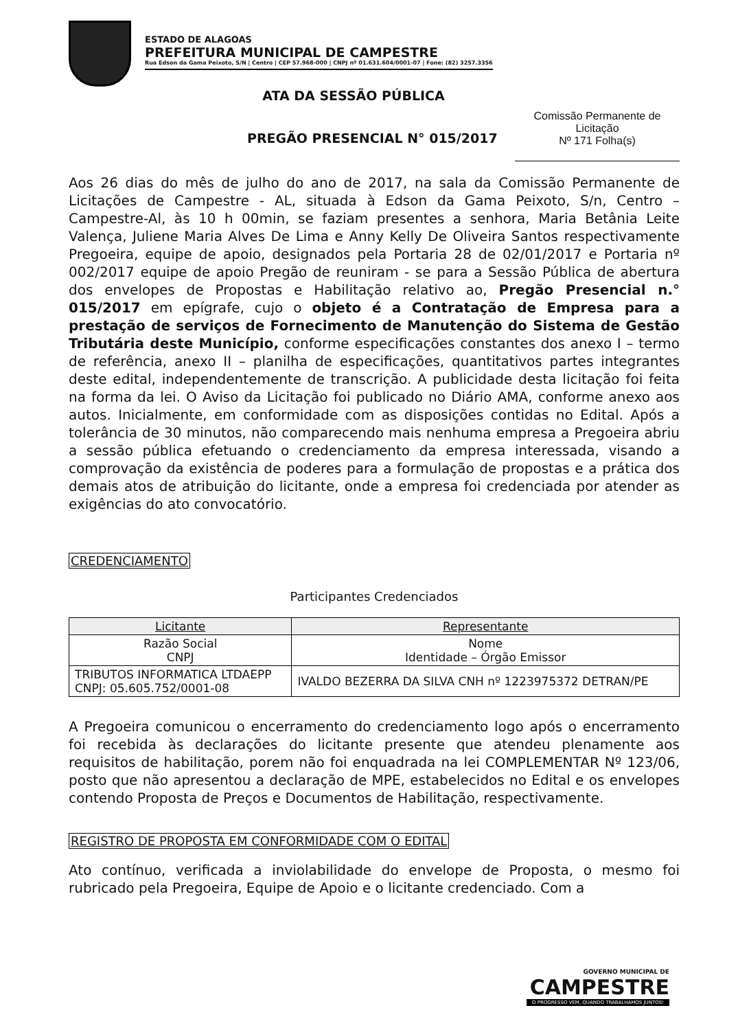ESTADO DE ALAGOAS
PREFEITURA MUNICIPAL DE CAMPESTRE
Rua Edson da Gama Peixoto, S/N | Centro | CEP 57.968-000 | CNPJ nº 01.631.604/0001-07 | Fone: (82) 3257.3356
ATA DA SESSÃO PÚBLICA
PREGÃO PRESENCIAL N° 015/2017
Comissão Permanente de Licitação
Nº 171 Folha(s)
Aos 26 dias do mês de julho do ano de 2017, na sala da Comissão Permanente de Licitações de Campestre - AL, situada à Edson da Gama Peixoto, S/n, Centro – Campestre-Al, às 10 h 00min, se faziam presentes a senhora, Maria Betânia Leite Valença, Juliene Maria Alves De Lima e Anny Kelly De Oliveira Santos respectivamente Pregoeira, equipe de apoio, designados pela Portaria 28 de 02/01/2017 e Portaria nº 002/2017 equipe de apoio Pregão de reuniram - se para a Sessão Pública de abertura dos envelopes de Propostas e Habilitação relativo ao, Pregão Presencial n.° 015/2017 em epígrafe, cujo o objeto é a Contratação de Empresa para a prestação de serviços de Fornecimento de Manutenção do Sistema de Gestão Tributária deste Município, conforme especificações constantes dos anexo I – termo de referência, anexo II – planilha de especificações, quantitativos partes integrantes deste edital, independentemente de transcrição. A publicidade desta licitação foi feita na forma da lei. O Aviso da Licitação foi publicado no Diário AMA, conforme anexo aos autos. Inicialmente, em conformidade com as disposições contidas no Edital. Após a tolerância de 30 minutos, não comparecendo mais nenhuma empresa a Pregoeira abriu a sessão pública efetuando o credenciamento da empresa interessada, visando a comprovação da existência de poderes para a formulação de propostas e a prática dos demais atos de atribuição do licitante, onde a empresa foi credenciada por atender as exigências do ato convocatório.
CREDENCIAMENTO
Participantes Credenciados
| Licitante | Representante |
| --- | --- |
| Razão Social CNPJ | Nome Identidade – Órgão Emissor |
| TRIBUTOS INFORMATICA LTDAEPP CNPJ: 05.605.752/0001-08 | IVALDO BEZERRA DA SILVA CNH nº 1223975372 DETRAN/PE |
A Pregoeira comunicou o encerramento do credenciamento logo após o encerramento foi recebida às declarações do licitante presente que atendeu plenamente aos requisitos de habilitação, porem não foi enquadrada na lei COMPLEMENTAR Nº 123/06, posto que não apresentou a declaração de MPE, estabelecidos no Edital e os envelopes contendo Proposta de Preços e Documentos de Habilitação, respectivamente.
REGISTRO DE PROPOSTA EM CONFORMIDADE COM O EDITAL
Ato contínuo, verificada a inviolabilidade do envelope de Proposta, o mesmo foi rubricado pela Pregoeira, Equipe de Apoio e o licitante credenciado. Com a
GOVERNO MUNICIPAL DE
CAMPESTRE
O PROGRESSO VEM, QUANDO TRABALHAMOS JUNTOS!